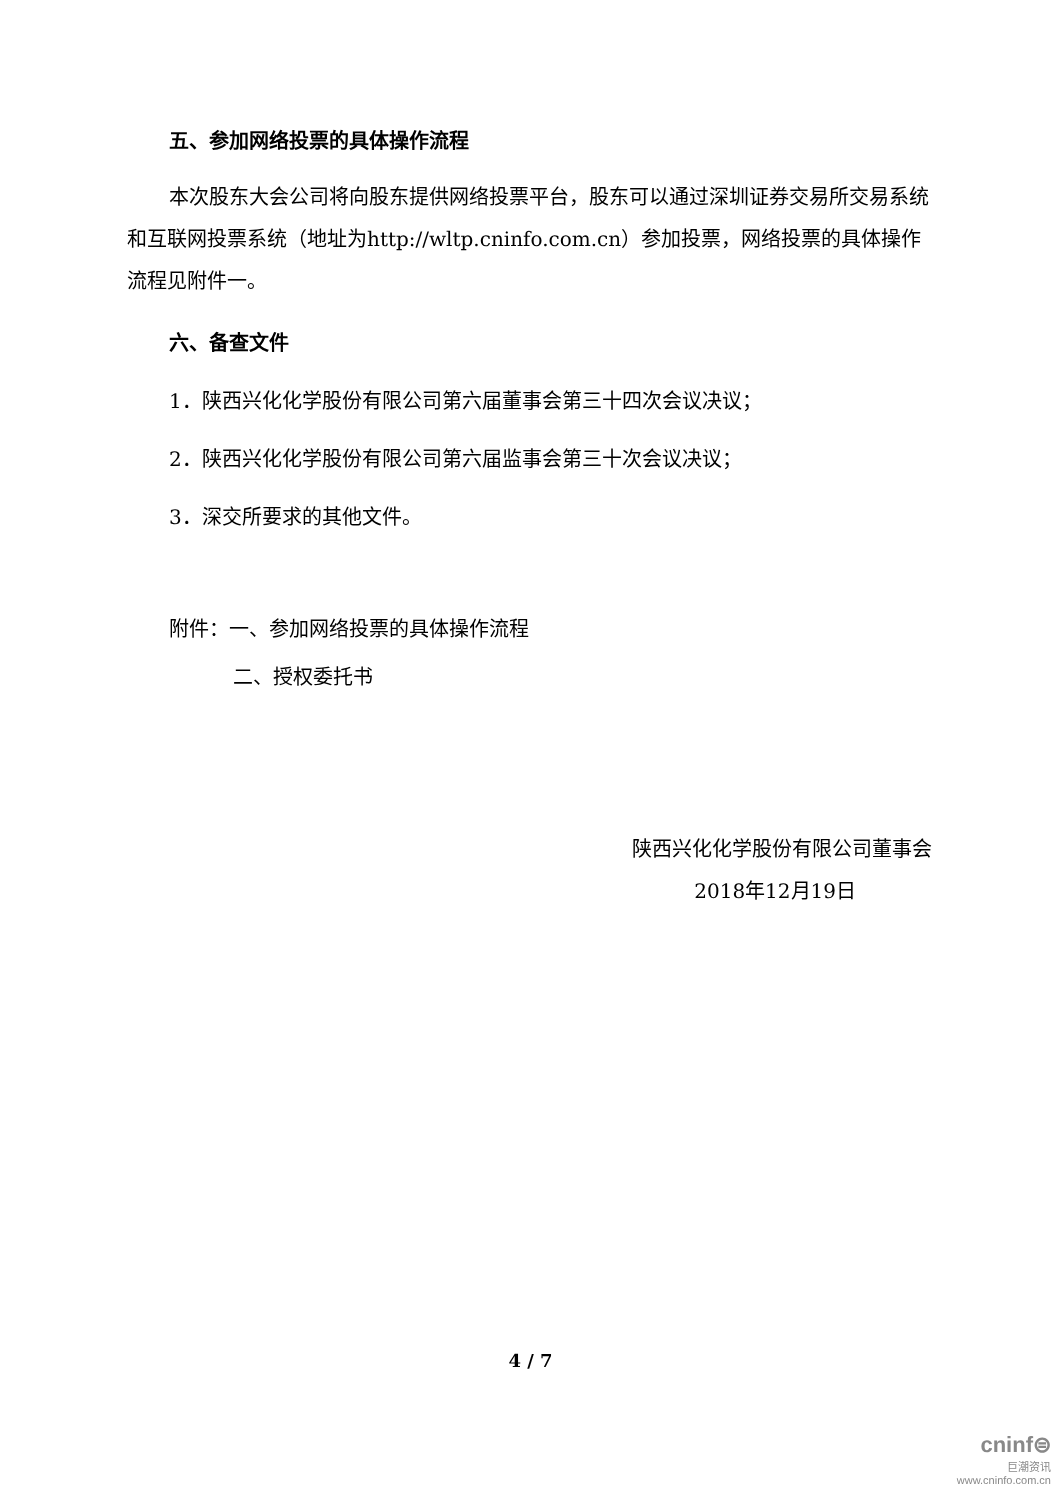五、参加网络投票的具体操作流程
本次股东大会公司将向股东提供网络投票平台，股东可以通过深圳证券交易所交易系统和互联网投票系统（地址为http://wltp.cninfo.com.cn）参加投票，网络投票的具体操作流程见附件一。
六、备查文件
1．陕西兴化化学股份有限公司第六届董事会第三十四次会议决议；
2．陕西兴化化学股份有限公司第六届监事会第三十次会议决议；
3．深交所要求的其他文件。
附件：一、参加网络投票的具体操作流程
二、授权委托书
陕西兴化化学股份有限公司董事会
2018年12月19日
4 / 7
cninf⊜
巨潮资讯
www.cninfo.com.cn